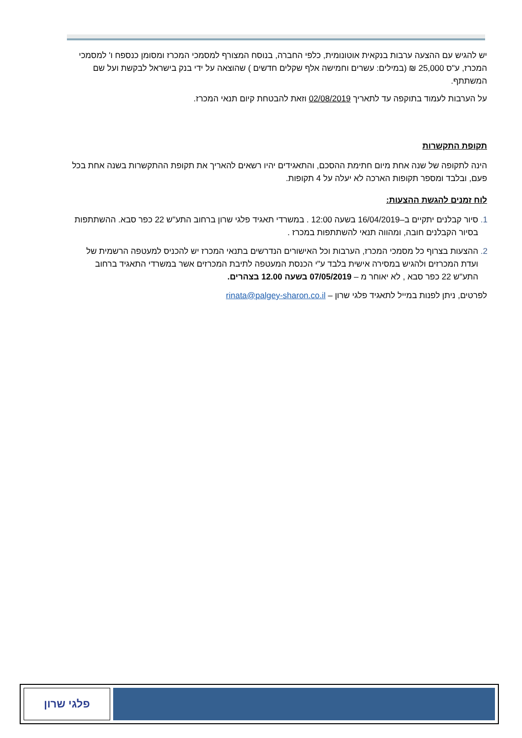יש להגיש עם ההצעה ערבות בנקאית אוטונומית, כלפי החברה, בנוסח המצורף למסמכי המכרז ומסומן כנספח ו' למסמכי המכרז, ע"ס 25,000 ₪ (במילים: עשרים וחמישה אלף שקלים חדשים ) שהוצאה על ידי בנק בישראל לבקשת ועל שם המשתתף.
על הערבות לעמוד בתוקפה עד לתאריך 02/08/2019 וזאת להבטחת קיום תנאי המכרז.
תקופת התקשרות
הינה לתקופה של שנה אחת מיום חתימת ההסכם, והתאגידים יהיו רשאים להאריך את תקופת ההתקשרות בשנה אחת בכל פעם, ובלבד ומספר תקופות הארכה לא יעלה על 4 תקופות.
לוח זמנים להגשת ההצעות:
סיור קבלנים יתקיים ב–16/04/2019 בשעה 12:00 . במשרדי תאגיד פלגי שרון ברחוב התע"ש 22 כפר סבא. ההשתתפות בסיור הקבלנים חובה, ומהווה תנאי להשתתפות במכרז .
ההצעות בצרוף כל מסמכי המכרז, הערבות וכל האישורים הנדרשים בתנאי המכרז יש להכניס למעטפה הרשמית של ועדת המכרזים ולהגיש במסירה אישית בלבד ע"י הכנסת המעטפה לתיבת המכרזים אשר במשרדי התאגיד ברחוב התע"ש 22 כפר סבא , לא יאוחר מ – 07/05/2019 בשעה 12.00 בצהרים.
לפרטים, ניתן לפנות במייל לתאגיד פלגי שרון – rinata@palgey-sharon.co.il
פלגי שרון